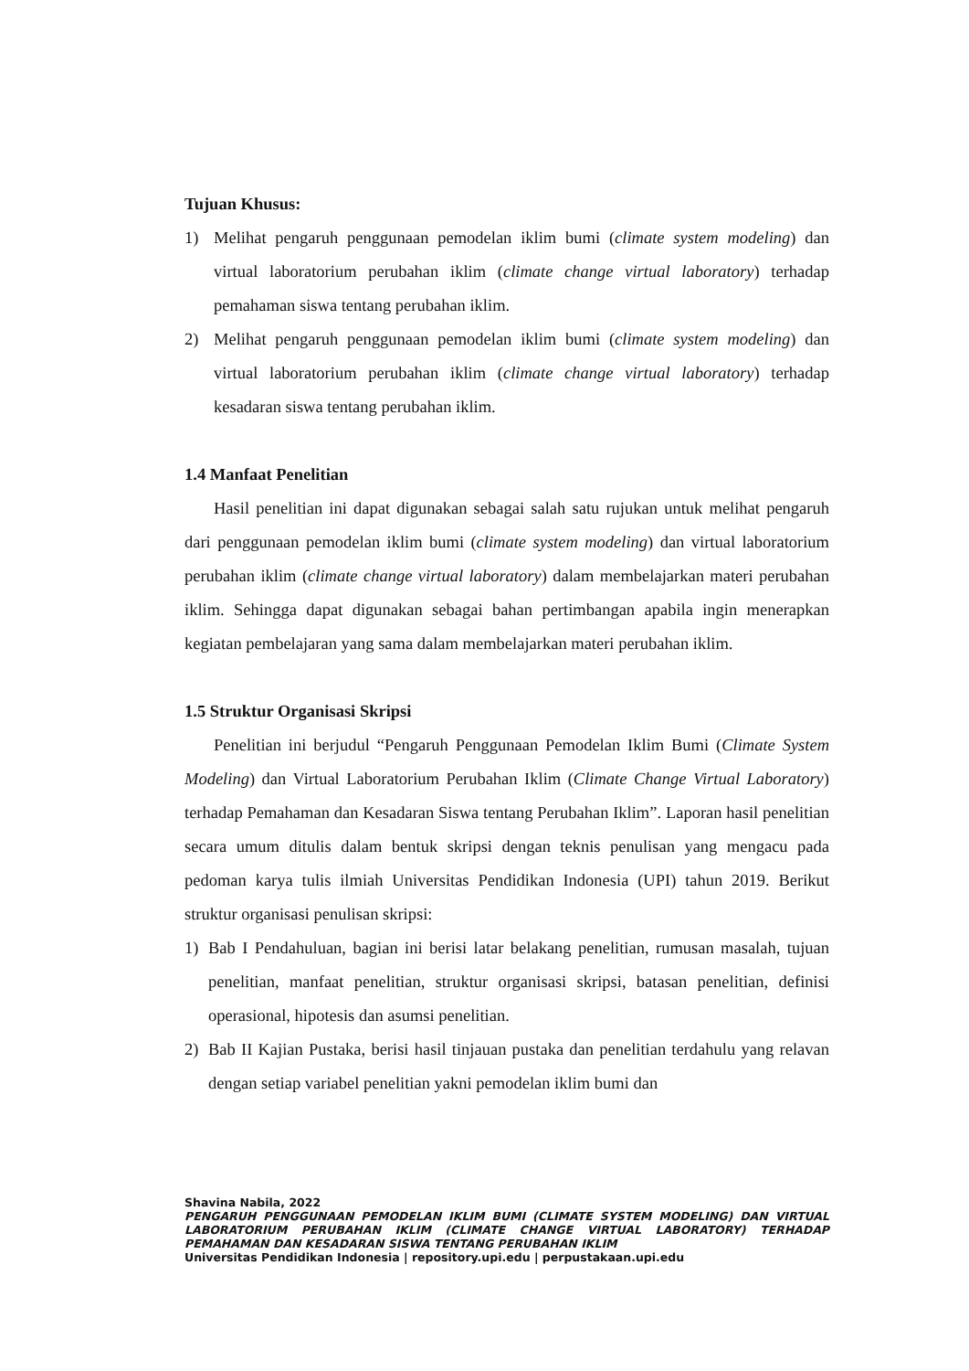Tujuan Khusus:
1) Melihat pengaruh penggunaan pemodelan iklim bumi (climate system modeling) dan virtual laboratorium perubahan iklim (climate change virtual laboratory) terhadap pemahaman siswa tentang perubahan iklim.
2) Melihat pengaruh penggunaan pemodelan iklim bumi (climate system modeling) dan virtual laboratorium perubahan iklim (climate change virtual laboratory) terhadap kesadaran siswa tentang perubahan iklim.
1.4 Manfaat Penelitian
Hasil penelitian ini dapat digunakan sebagai salah satu rujukan untuk melihat pengaruh dari penggunaan pemodelan iklim bumi (climate system modeling) dan virtual laboratorium perubahan iklim (climate change virtual laboratory) dalam membelajarkan materi perubahan iklim. Sehingga dapat digunakan sebagai bahan pertimbangan apabila ingin menerapkan kegiatan pembelajaran yang sama dalam membelajarkan materi perubahan iklim.
1.5 Struktur Organisasi Skripsi
Penelitian ini berjudul “Pengaruh Penggunaan Pemodelan Iklim Bumi (Climate System Modeling) dan Virtual Laboratorium Perubahan Iklim (Climate Change Virtual Laboratory) terhadap Pemahaman dan Kesadaran Siswa tentang Perubahan Iklim”. Laporan hasil penelitian secara umum ditulis dalam bentuk skripsi dengan teknis penulisan yang mengacu pada pedoman karya tulis ilmiah Universitas Pendidikan Indonesia (UPI) tahun 2019. Berikut struktur organisasi penulisan skripsi:
1) Bab I Pendahuluan, bagian ini berisi latar belakang penelitian, rumusan masalah, tujuan penelitian, manfaat penelitian, struktur organisasi skripsi, batasan penelitian, definisi operasional, hipotesis dan asumsi penelitian.
2) Bab II Kajian Pustaka, berisi hasil tinjauan pustaka dan penelitian terdahulu yang relavan dengan setiap variabel penelitian yakni pemodelan iklim bumi dan
Shavina Nabila, 2022
PENGARUH PENGGUNAAN PEMODELAN IKLIM BUMI (CLIMATE SYSTEM MODELING) DAN VIRTUAL LABORATORIUM PERUBAHAN IKLIM (CLIMATE CHANGE VIRTUAL LABORATORY) TERHADAP PEMAHAMAN DAN KESADARAN SISWA TENTANG PERUBAHAN IKLIM
Universitas Pendidikan Indonesia | repository.upi.edu | perpustakaan.upi.edu